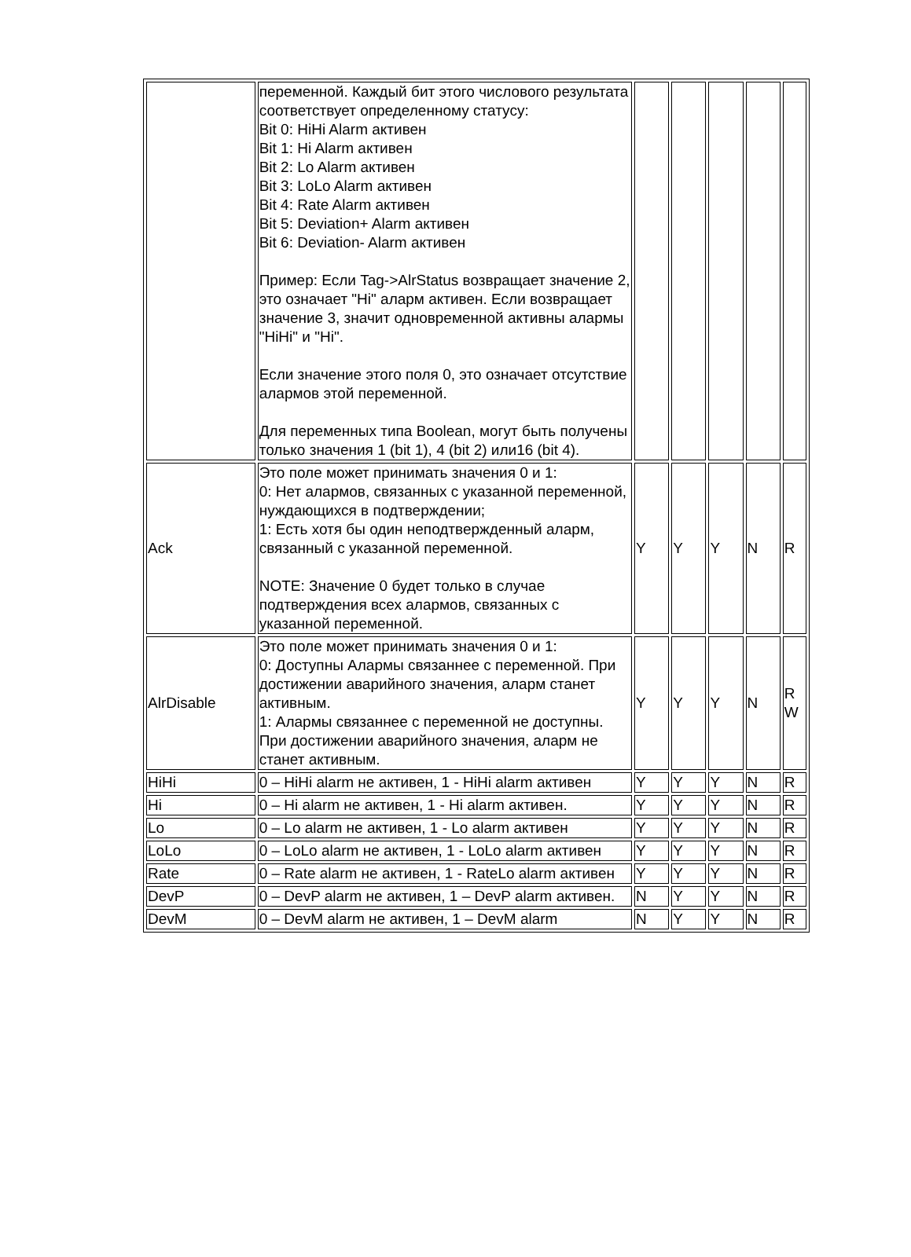| | переменной. Каждый бит этого числового результата соответствует определенному статусу: Bit 0: HiHi Alarm активен Bit 1: Hi Alarm активен Bit 2: Lo Alarm активен Bit 3: LoLo Alarm активен Bit 4: Rate Alarm активен Bit 5: Deviation+ Alarm активен Bit 6: Deviation- Alarm активен Пример: Если Tag->AlrStatus возвращает значение 2, это означает "Hi" аларм активен. Если возвращает значение 3, значит одновременной активны алармы "HiHi" и "Hi". Если значение этого поля 0, это означает отсутствие алармов этой переменной. Для переменных типа Boolean, могут быть получены только значения 1 (bit 1), 4 (bit 2) или16 (bit 4). | | | | | |
| Ack | Это поле может принимать значения 0 и 1: 0: Нет алармов, связанных с указанной переменной, нуждающихся в подтверждении; 1: Есть хотя бы один неподтвержденный аларм, связанный с указанной переменной. NOTE: Значение 0 будет только в случае подтверждения всех алармов, связанных с указанной переменной. | Y | Y | Y | N | R |
| AlrDisable | Это поле может принимать значения 0 и 1: 0: Доступны Алармы связаннее с переменной. При достижении аварийного значения, аларм станет активным. 1: Алармы связаннее с переменной не доступны. При достижении аварийного значения, аларм не станет активным. | Y | Y | Y | N | R W |
| HiHi | 0 – HiHi alarm не активен, 1 - HiHi alarm активен | Y | Y | Y | N | R |
| Hi | 0 – Hi alarm не активен, 1 - Hi alarm активен. | Y | Y | Y | N | R |
| Lo | 0 – Lo alarm не активен, 1 - Lo alarm активен | Y | Y | Y | N | R |
| LoLo | 0 – LoLo alarm не активен, 1 - LoLo alarm активен | Y | Y | Y | N | R |
| Rate | 0 – Rate alarm не активен, 1 - RateLo alarm активен | Y | Y | Y | N | R |
| DevP | 0 – DevP alarm не активен, 1 – DevP alarm активен. | N | Y | Y | N | R |
| DevM | 0 – DevM alarm не активен, 1 – DevM alarm | N | Y | Y | N | R |